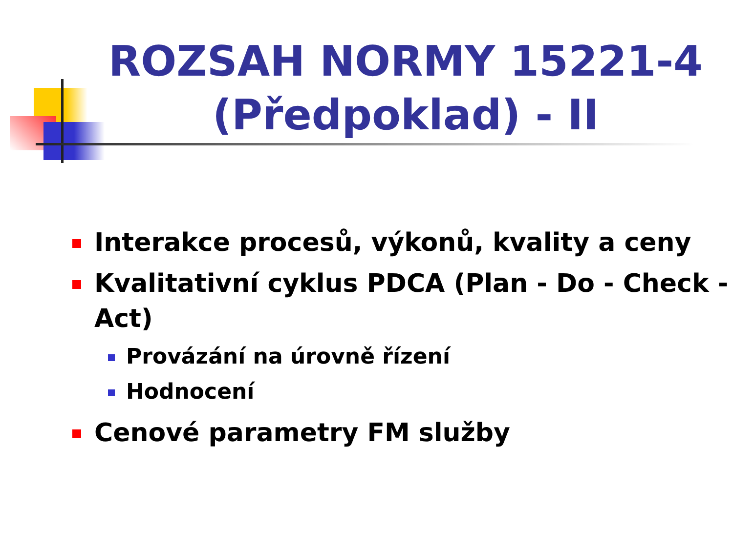ROZSAH NORMY 15221-4 (Předpoklad) - II
Interakce procesů, výkonů, kvality a ceny
Kvalitativní cyklus PDCA (Plan - Do - Check - Act)
Provázání na úrovně řízení
Hodnocení
Cenové parametry FM služby